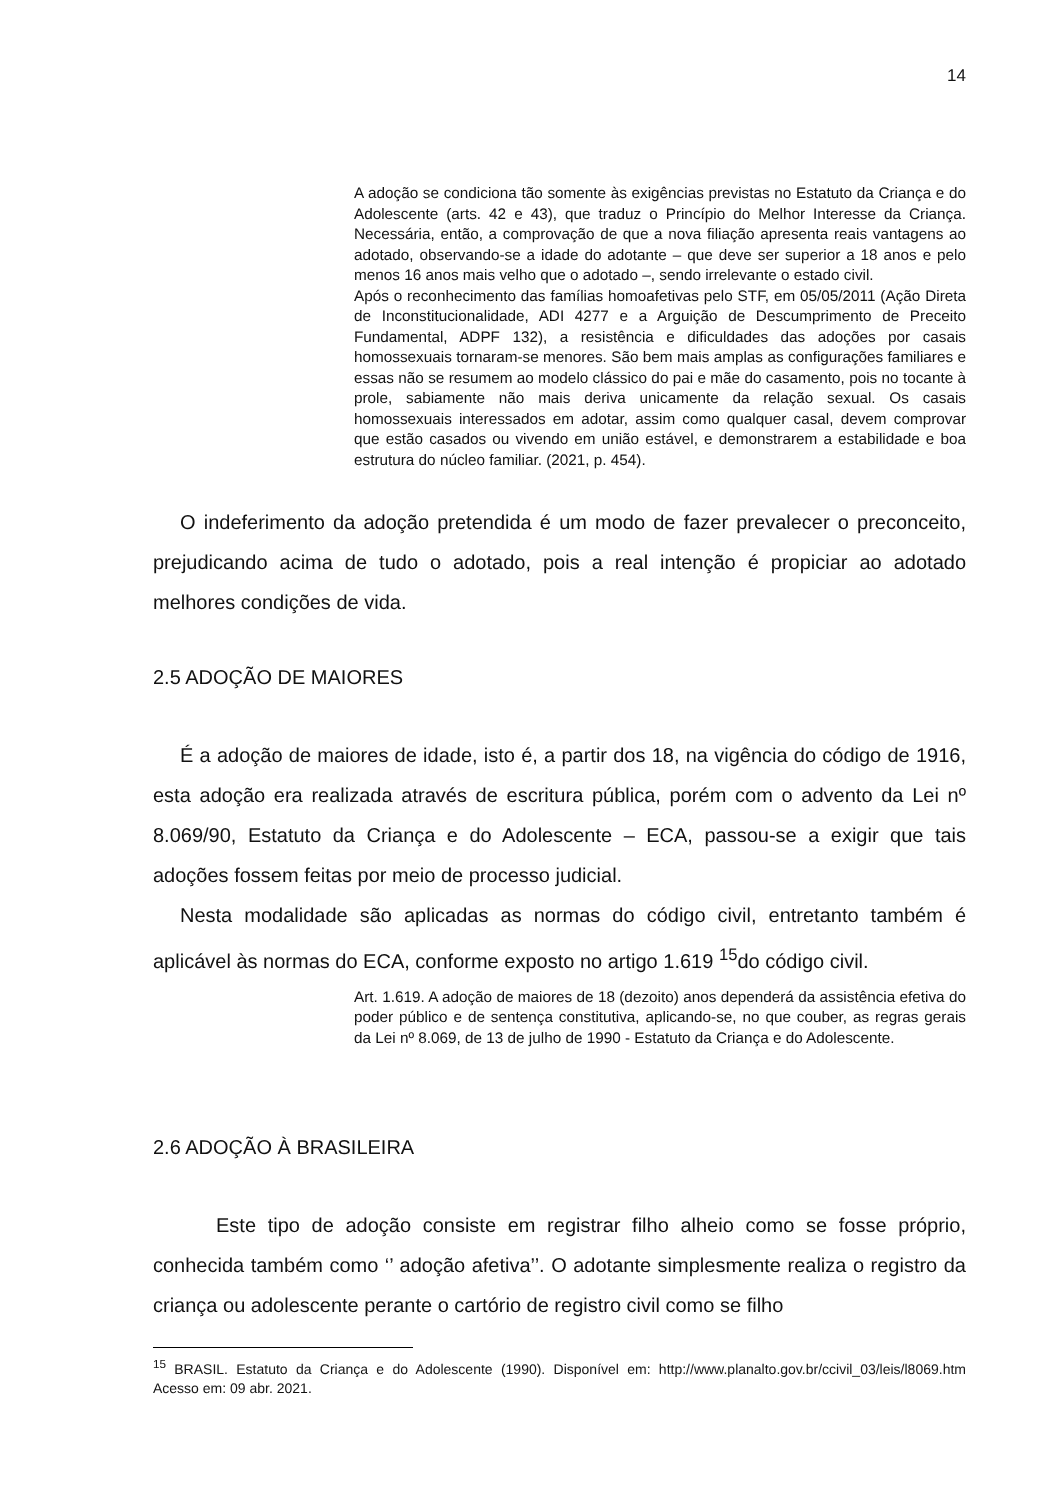14
A adoção se condiciona tão somente às exigências previstas no Estatuto da Criança e do Adolescente (arts. 42 e 43), que traduz o Princípio do Melhor Interesse da Criança. Necessária, então, a comprovação de que a nova filiação apresenta reais vantagens ao adotado, observando-se a idade do adotante – que deve ser superior a 18 anos e pelo menos 16 anos mais velho que o adotado –, sendo irrelevante o estado civil.
Após o reconhecimento das famílias homoafetivas pelo STF, em 05/05/2011 (Ação Direta de Inconstitucionalidade, ADI 4277 e a Arguição de Descumprimento de Preceito Fundamental, ADPF 132), a resistência e dificuldades das adoções por casais homossexuais tornaram-se menores. São bem mais amplas as configurações familiares e essas não se resumem ao modelo clássico do pai e mãe do casamento, pois no tocante à prole, sabiamente não mais deriva unicamente da relação sexual. Os casais homossexuais interessados em adotar, assim como qualquer casal, devem comprovar que estão casados ou vivendo em união estável, e demonstrarem a estabilidade e boa estrutura do núcleo familiar. (2021, p. 454).
O indeferimento da adoção pretendida é um modo de fazer prevalecer o preconceito, prejudicando acima de tudo o adotado, pois a real intenção é propiciar ao adotado melhores condições de vida.
2.5 ADOÇÃO DE MAIORES
É a adoção de maiores de idade, isto é, a partir dos 18, na vigência do código de 1916, esta adoção era realizada através de escritura pública, porém com o advento da Lei nº 8.069/90, Estatuto da Criança e do Adolescente – ECA, passou-se a exigir que tais adoções fossem feitas por meio de processo judicial.
Nesta modalidade são aplicadas as normas do código civil, entretanto também é aplicável às normas do ECA, conforme exposto no artigo 1.619 <sup>15</sup>do código civil.
Art. 1.619. A adoção de maiores de 18 (dezoito) anos dependerá da assistência efetiva do poder público e de sentença constitutiva, aplicando-se, no que couber, as regras gerais da Lei nº 8.069, de 13 de julho de 1990 - Estatuto da Criança e do Adolescente.
2.6 ADOÇÃO À BRASILEIRA
Este tipo de adoção consiste em registrar filho alheio como se fosse próprio, conhecida também como ‘’ adoção afetiva’’. O adotante simplesmente realiza o registro da criança ou adolescente perante o cartório de registro civil como se filho
<sup>15</sup> BRASIL. Estatuto da Criança e do Adolescente (1990). Disponível em: http://www.planalto.gov.br/ccivil_03/leis/l8069.htm Acesso em: 09 abr. 2021.